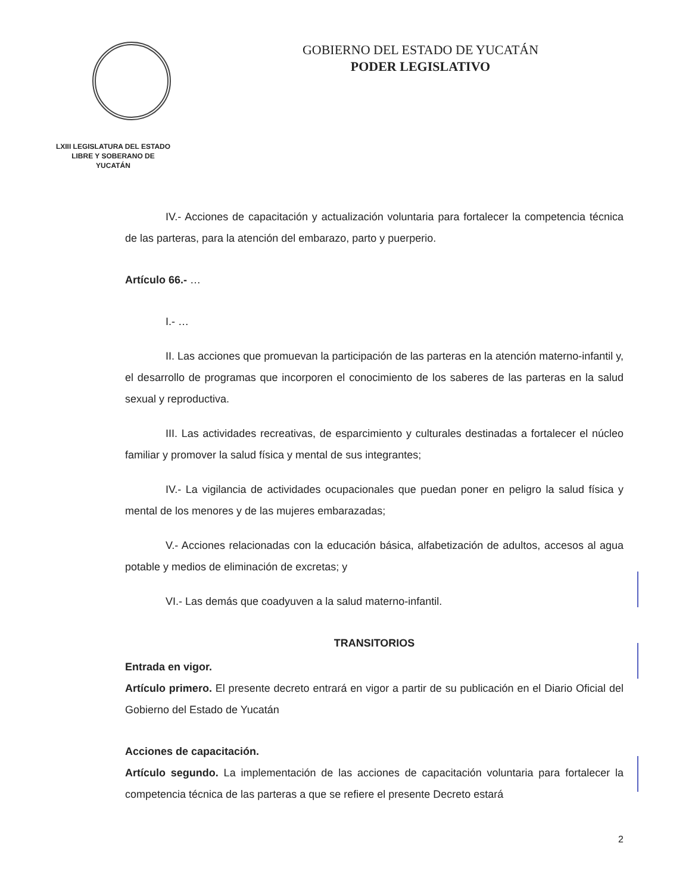LXIII LEGISLATURA DEL ESTADO
LIBRE Y SOBERANO DE
YUCATÁN
GOBIERNO DEL ESTADO DE YUCATÁN
PODER LEGISLATIVO
IV.- Acciones de capacitación y actualización voluntaria para fortalecer la competencia técnica de las parteras, para la atención del embarazo, parto y puerperio.
Artículo 66.- …
I.- …
II. Las acciones que promuevan la participación de las parteras en la atención materno-infantil y, el desarrollo de programas que incorporen el conocimiento de los saberes de las parteras en la salud sexual y reproductiva.
III. Las actividades recreativas, de esparcimiento y culturales destinadas a fortalecer el núcleo familiar y promover la salud física y mental de sus integrantes;
IV.- La vigilancia de actividades ocupacionales que puedan poner en peligro la salud física y mental de los menores y de las mujeres embarazadas;
V.- Acciones relacionadas con la educación básica, alfabetización de adultos, accesos al agua potable y medios de eliminación de excretas; y
VI.- Las demás que coadyuven a la salud materno-infantil.
TRANSITORIOS
Entrada en vigor.
Artículo primero. El presente decreto entrará en vigor a partir de su publicación en el Diario Oficial del Gobierno del Estado de Yucatán
Acciones de capacitación.
Artículo segundo. La implementación de las acciones de capacitación voluntaria para fortalecer la competencia técnica de las parteras a que se refiere el presente Decreto estará
2